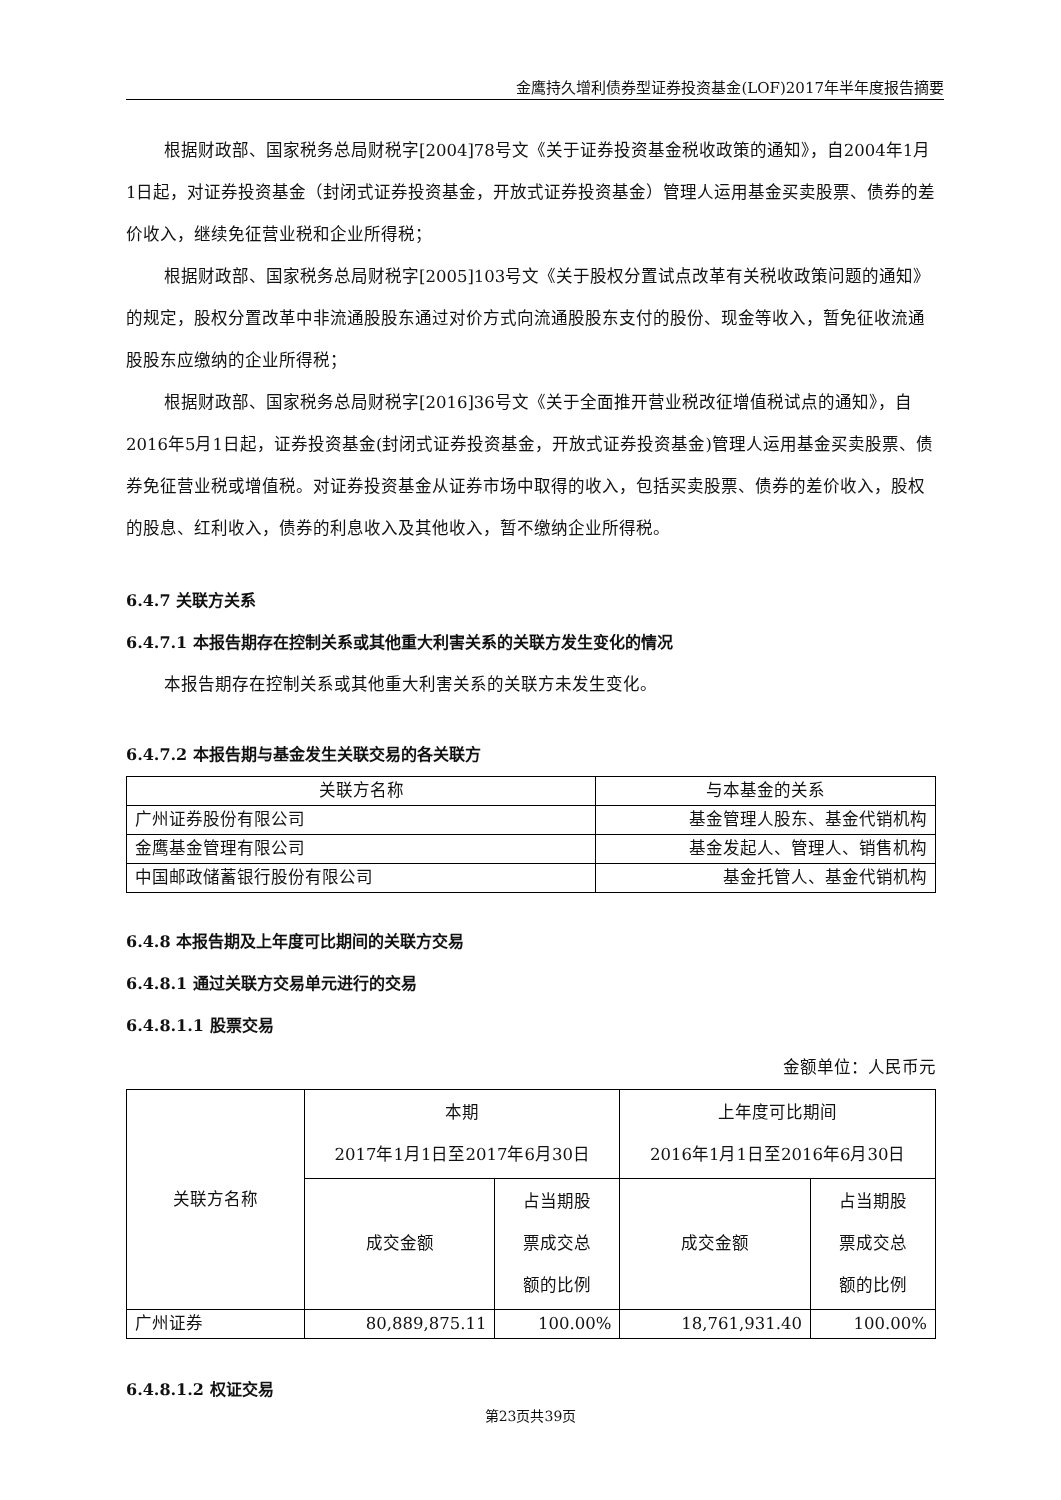金鹰持久增利债券型证券投资基金(LOF)2017年半年度报告摘要
根据财政部、国家税务总局财税字[2004]78号文《关于证券投资基金税收政策的通知》，自2004年1月1日起，对证券投资基金（封闭式证券投资基金，开放式证券投资基金）管理人运用基金买卖股票、债券的差价收入，继续免征营业税和企业所得税；
根据财政部、国家税务总局财税字[2005]103号文《关于股权分置试点改革有关税收政策问题的通知》的规定，股权分置改革中非流通股股东通过对价方式向流通股股东支付的股份、现金等收入，暂免征收流通股股东应缴纳的企业所得税；
根据财政部、国家税务总局财税字[2016]36号文《关于全面推开营业税改征增值税试点的通知》，自2016年5月1日起，证券投资基金(封闭式证券投资基金，开放式证券投资基金)管理人运用基金买卖股票、债券免征营业税或增值税。对证券投资基金从证券市场中取得的收入，包括买卖股票、债券的差价收入，股权的股息、红利收入，债券的利息收入及其他收入，暂不缴纳企业所得税。
6.4.7 关联方关系
6.4.7.1 本报告期存在控制关系或其他重大利害关系的关联方发生变化的情况
本报告期存在控制关系或其他重大利害关系的关联方未发生变化。
6.4.7.2 本报告期与基金发生关联交易的各关联方
| 关联方名称 | 与本基金的关系 |
| --- | --- |
| 广州证券股份有限公司 | 基金管理人股东、基金代销机构 |
| 金鹰基金管理有限公司 | 基金发起人、管理人、销售机构 |
| 中国邮政储蓄银行股份有限公司 | 基金托管人、基金代销机构 |
6.4.8 本报告期及上年度可比期间的关联方交易
6.4.8.1 通过关联方交易单元进行的交易
6.4.8.1.1 股票交易
金额单位：人民币元
| 关联方名称 | 本期 2017年1月1日至2017年6月30日 | | 上年度可比期间 2016年1月1日至2016年6月30日 | |
| | 成交金额 | 占当期股 票成交总 额的比例 | 成交金额 | 占当期股 票成交总 额的比例 |
| 广州证券 | 80,889,875.11 | 100.00% | 18,761,931.40 | 100.00% |
6.4.8.1.2 权证交易
第23页共39页